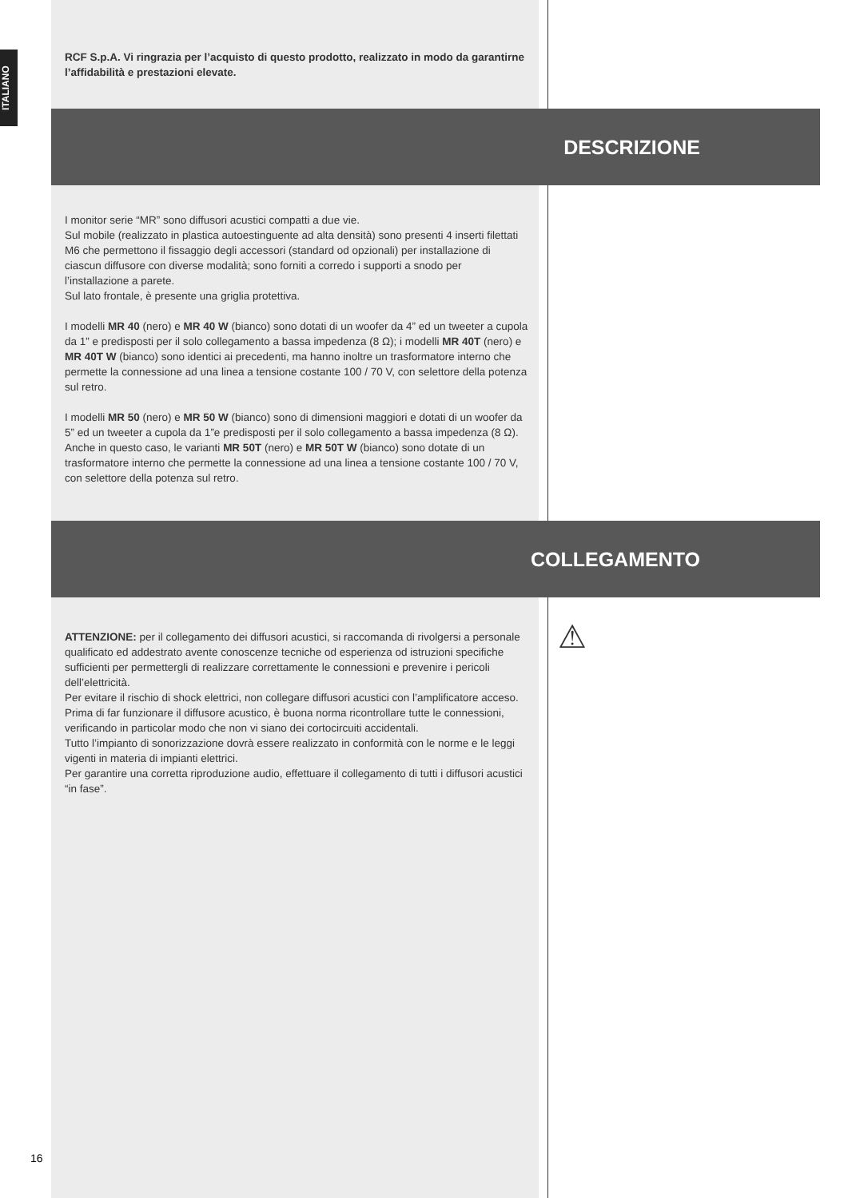ITALIANO
RCF S.p.A. Vi ringrazia per l’acquisto di questo prodotto, realizzato in modo da garantirne l’affidabilità e prestazioni elevate.
DESCRIZIONE
I monitor serie “MR” sono diffusori acustici compatti a due vie.
Sul mobile (realizzato in plastica autoestinguente ad alta densità) sono presenti 4 inserti filettati M6 che permettono il fissaggio degli accessori (standard od opzionali) per installazione di ciascun diffusore con diverse modalità; sono forniti a corredo i supporti a snodo per l’installazione a parete.
Sul lato frontale, è presente una griglia protettiva.
I modelli MR 40 (nero) e MR 40 W (bianco) sono dotati di un woofer da 4” ed un tweeter a cupola da 1” e predisposti per il solo collegamento a bassa impedenza (8 Ω); i modelli MR 40T (nero) e MR 40T W (bianco) sono identici ai precedenti, ma hanno inoltre un trasformatore interno che permette la connessione ad una linea a tensione costante 100 / 70 V, con selettore della potenza sul retro.
I modelli MR 50 (nero) e MR 50 W (bianco) sono di dimensioni maggiori e dotati di un woofer da 5” ed un tweeter a cupola da 1”e predisposti per il solo collegamento a bassa impedenza (8 Ω). Anche in questo caso, le varianti MR 50T (nero) e MR 50T W (bianco) sono dotate di un trasformatore interno che permette la connessione ad una linea a tensione costante 100 / 70 V, con selettore della potenza sul retro.
COLLEGAMENTO
⚠
ATTENZIONE: per il collegamento dei diffusori acustici, si raccomanda di rivolgersi a personale qualificato ed addestrato avente conoscenze tecniche od esperienza od istruzioni specifiche sufficienti per permettergli di realizzare correttamente le connessioni e prevenire i pericoli dell’elettricità.
Per evitare il rischio di shock elettrici, non collegare diffusori acustici con l’amplificatore acceso.
Prima di far funzionare il diffusore acustico, è buona norma ricontrollare tutte le connessioni, verificando in particolar modo che non vi siano dei cortocircuiti accidentali.
Tutto l’impianto di sonorizzazione dovrà essere realizzato in conformità con le norme e le leggi vigenti in materia di impianti elettrici.
Per garantire una corretta riproduzione audio, effettuare il collegamento di tutti i diffusori acustici “in fase”.
16